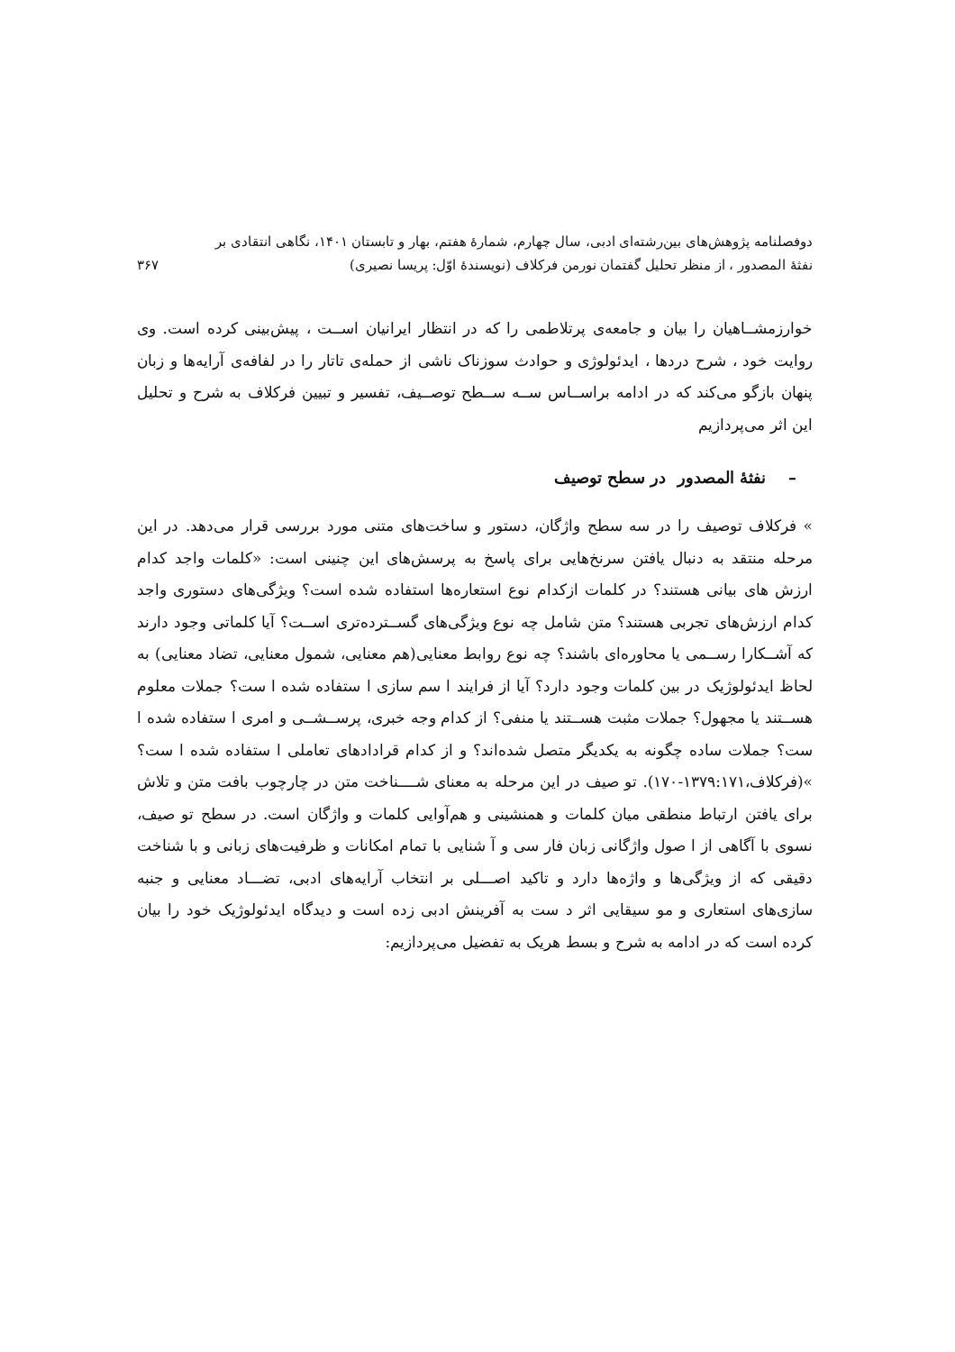دوفصلنامه پژوهش‌های بین‌رشته‌ای ادبی، سال چهارم، شمارهٔ هفتم، بهار و تابستان ۱۴۰۱، نگاهی انتقادی بر
نفثهٔ المصدور ، از منظر تحلیل گفتمان نورمن فرکلاف (نویسندهٔ اوّل: پریسا نصیری) ۳۶۷
خوارزمشــاهیان را بیان و جامعه‌ی پرتلاطمی را که در انتظار ایرانیان اســت ، پیش‌بینی کرده است. وی روایت خود ، شرح دردها ، ایدئولوژی و حوادث سوزناک ناشی از حمله‌ی تاتار را در لفافه‌ی آرایه‌ها و زبان پنهان بازگو می‌کند که در ادامه براســاس ســه ســطح توصــیف، تفسیر و تبیین فرکلاف به شرح و تحلیل این اثر می‌پردازیم
– نفثهٔ المصدور در سطح توصیف
» فرکلاف توصیف را در سه سطح واژگان، دستور و ساخت‌های متنی مورد بررسی قرار می‌دهد. در این مرحله منتقد به دنبال یافتن سرنخ‌هایی برای پاسخ به پرسش‌های این چنینی است: «کلمات واجد کدام ارزش های بیانی هستند؟ در کلمات ازکدام نوع استعاره‌ها استفاده شده است؟ ویژگی‌های دستوری واجد کدام ارزش‌های تجربی هستند؟ متن شامل چه نوع ویژگی‌های گســترده‌تری اســت؟ آیا کلماتی وجود دارند که آشــکارا رســمی یا محاوره‌ای باشند؟ چه نوع روابط معنایی(هم معنایی، شمول معنایی، تضاد معنایی) به لحاظ ایدئولوژیک در بین کلمات وجود دارد؟ آیا از فرایند ا سم سازی ا ستفاده شده ا ست؟ جملات معلوم هســتند یا مجهول؟ جملات مثبت هســتند یا منفی؟ از کدام وجه خبری، پرســشــی و امری ا ستفاده شده ا ست؟ جملات ساده چگونه به یکدیگر متصل شده‌اند؟ و از کدام قرادادهای تعاملی ا ستفاده شده ا ست؟ »(فرکلاف،۱۳۷۹:۱۷۱-۱۷۰). تو صیف در این مرحله به معنای شــــناخت متن در چارچوب بافت متن و تلاش برای یافتن ارتباط منطقی میان کلمات و همنشینی و هم‌آوایی کلمات و واژگان است. در سطح تو صیف، نسوی با آگاهی از ا صول واژگانی زبان فار سی و آ شنایی با تمام امکانات و ظرفیت‌های زبانی و با شناخت دقیقی که از ویژگی‌ها و واژه‌ها دارد و تاکید اصـــلی بر انتخاب آرایه‌های ادبی، تضـــاد معنایی و جنبه سازی‌های استعاری و مو سیقایی اثر د ست به آفرینش ادبی زده است و دیدگاه ایدئولوژیک خود را بیان کرده است که در ادامه به شرح و بسط هریک به تفضیل می‌پردازیم: